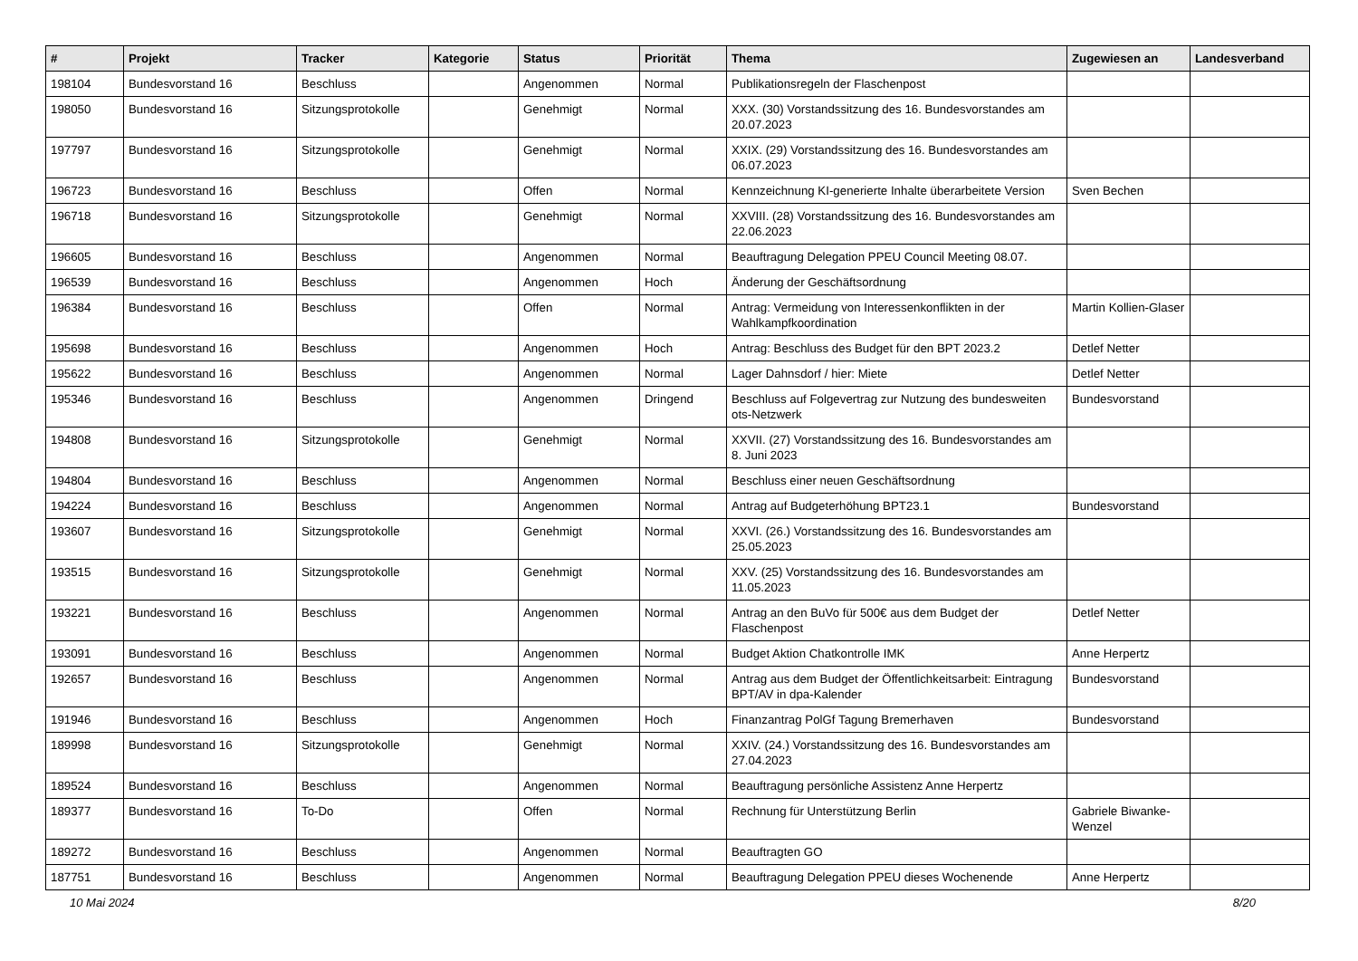| # | Projekt | Tracker | Kategorie | Status | Priorität | Thema | Zugewiesen an | Landesverband |
| --- | --- | --- | --- | --- | --- | --- | --- | --- |
| 198104 | Bundesvorstand 16 | Beschluss | | Angenommen | Normal | Publikationsregeln der Flaschenpost | | |
| 198050 | Bundesvorstand 16 | Sitzungsprotokolle | | Genehmigt | Normal | XXX. (30) Vorstandssitzung des 16. Bundesvorstandes am 20.07.2023 | | |
| 197797 | Bundesvorstand 16 | Sitzungsprotokolle | | Genehmigt | Normal | XXIX. (29) Vorstandssitzung des 16. Bundesvorstandes am 06.07.2023 | | |
| 196723 | Bundesvorstand 16 | Beschluss | | Offen | Normal | Kennzeichnung KI-generierte Inhalte überarbeitete Version | Sven Bechen | |
| 196718 | Bundesvorstand 16 | Sitzungsprotokolle | | Genehmigt | Normal | XXVIII. (28) Vorstandssitzung des 16. Bundesvorstandes am 22.06.2023 | | |
| 196605 | Bundesvorstand 16 | Beschluss | | Angenommen | Normal | Beauftragung Delegation PPEU Council Meeting 08.07. | | |
| 196539 | Bundesvorstand 16 | Beschluss | | Angenommen | Hoch | Änderung der Geschäftsordnung | | |
| 196384 | Bundesvorstand 16 | Beschluss | | Offen | Normal | Antrag: Vermeidung von Interessenkonflikten in der Wahlkampfkoordination | Martin Kollien-Glaser | |
| 195698 | Bundesvorstand 16 | Beschluss | | Angenommen | Hoch | Antrag: Beschluss des Budget für den BPT 2023.2 | Detlef Netter | |
| 195622 | Bundesvorstand 16 | Beschluss | | Angenommen | Normal | Lager Dahnsdorf / hier: Miete | Detlef Netter | |
| 195346 | Bundesvorstand 16 | Beschluss | | Angenommen | Dringend | Beschluss auf Folgevertrag zur Nutzung des bundesweiten ots-Netzwerk | Bundesvorstand | |
| 194808 | Bundesvorstand 16 | Sitzungsprotokolle | | Genehmigt | Normal | XXVII. (27) Vorstandssitzung des 16. Bundesvorstandes am 8. Juni 2023 | | |
| 194804 | Bundesvorstand 16 | Beschluss | | Angenommen | Normal | Beschluss einer neuen Geschäftsordnung | | |
| 194224 | Bundesvorstand 16 | Beschluss | | Angenommen | Normal | Antrag auf Budgeterhöhung BPT23.1 | Bundesvorstand | |
| 193607 | Bundesvorstand 16 | Sitzungsprotokolle | | Genehmigt | Normal | XXVI. (26.) Vorstandssitzung des 16. Bundesvorstandes am 25.05.2023 | | |
| 193515 | Bundesvorstand 16 | Sitzungsprotokolle | | Genehmigt | Normal | XXV. (25) Vorstandssitzung des 16. Bundesvorstandes am 11.05.2023 | | |
| 193221 | Bundesvorstand 16 | Beschluss | | Angenommen | Normal | Antrag an den BuVo für 500€ aus dem Budget der Flaschenpost | Detlef Netter | |
| 193091 | Bundesvorstand 16 | Beschluss | | Angenommen | Normal | Budget Aktion Chatkontrolle IMK | Anne Herpertz | |
| 192657 | Bundesvorstand 16 | Beschluss | | Angenommen | Normal | Antrag aus dem Budget der Öffentlichkeitsarbeit: Eintragung BPT/AV in dpa-Kalender | Bundesvorstand | |
| 191946 | Bundesvorstand 16 | Beschluss | | Angenommen | Hoch | Finanzantrag PolGf Tagung Bremerhaven | Bundesvorstand | |
| 189998 | Bundesvorstand 16 | Sitzungsprotokolle | | Genehmigt | Normal | XXIV. (24.) Vorstandssitzung des 16. Bundesvorstandes am 27.04.2023 | | |
| 189524 | Bundesvorstand 16 | Beschluss | | Angenommen | Normal | Beauftragung persönliche Assistenz Anne Herpertz | | |
| 189377 | Bundesvorstand 16 | To-Do | | Offen | Normal | Rechnung für Unterstützung Berlin | Gabriele Biwanke-Wenzel | |
| 189272 | Bundesvorstand 16 | Beschluss | | Angenommen | Normal | Beauftragten GO | | |
| 187751 | Bundesvorstand 16 | Beschluss | | Angenommen | Normal | Beauftragung Delegation PPEU dieses Wochenende | Anne Herpertz | |
10 Mai 2024 8/20